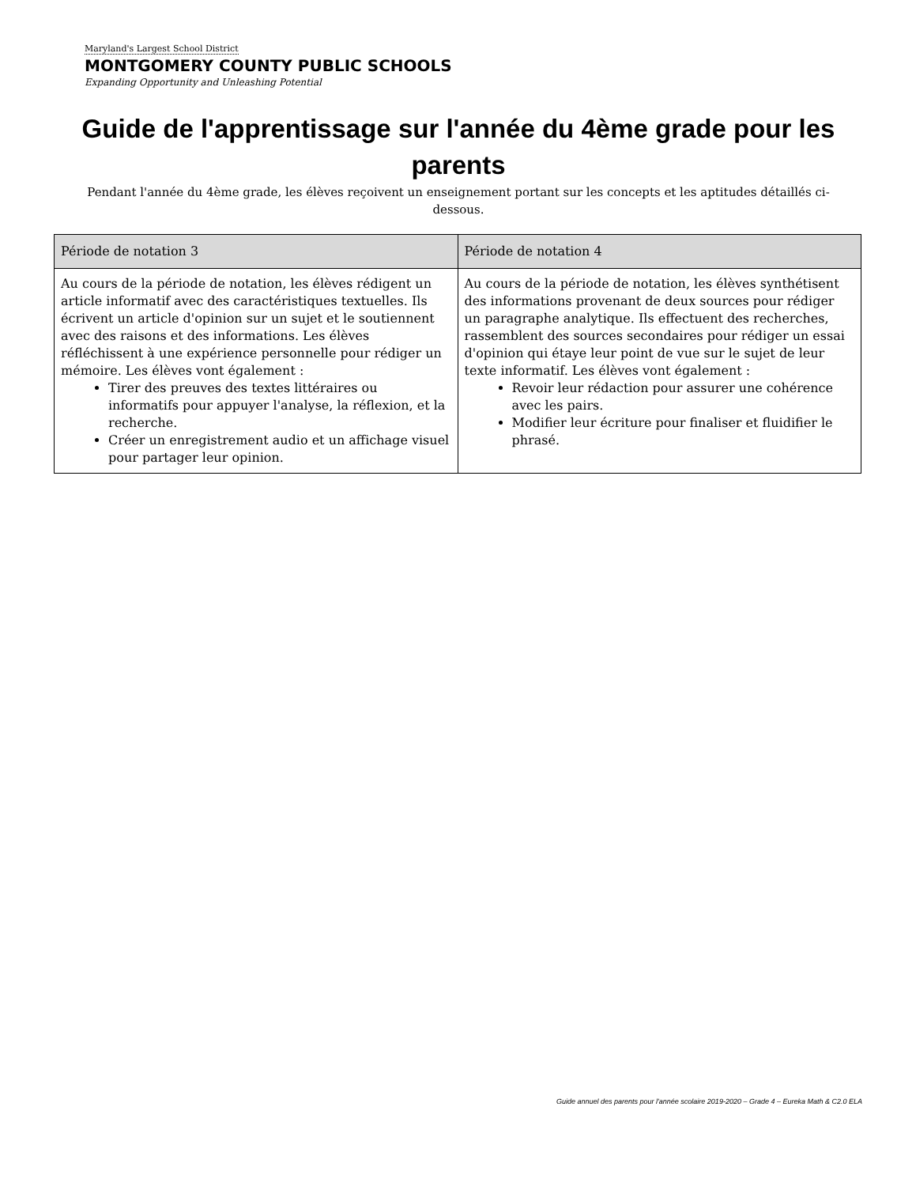Maryland's Largest School District
MONTGOMERY COUNTY PUBLIC SCHOOLS
Expanding Opportunity and Unleashing Potential
Guide de l'apprentissage sur l'année du 4ème grade pour les parents
Pendant l'année du 4ème grade, les élèves reçoivent un enseignement portant sur les concepts et les aptitudes détaillés ci-dessous.
| Période de notation 3 | Période de notation 4 |
| --- | --- |
| Au cours de la période de notation, les élèves rédigent un article informatif avec des caractéristiques textuelles. Ils écrivent un article d'opinion sur un sujet et le soutiennent avec des raisons et des informations. Les élèves réfléchissent à une expérience personnelle pour rédiger un mémoire. Les élèves vont également : Tirer des preuves des textes littéraires ou informatifs pour appuyer l'analyse, la réflexion, et la recherche. Créer un enregistrement audio et un affichage visuel pour partager leur opinion. | Au cours de la période de notation, les élèves synthétisent des informations provenant de deux sources pour rédiger un paragraphe analytique. Ils effectuent des recherches, rassemblent des sources secondaires pour rédiger un essai d'opinion qui étaye leur point de vue sur le sujet de leur texte informatif. Les élèves vont également : Revoir leur rédaction pour assurer une cohérence avec les pairs. Modifier leur écriture pour finaliser et fluidifier le phrasé. |
Guide annuel des parents pour l'année scolaire 2019-2020 – Grade 4 – Eureka Math & C2.0 ELA